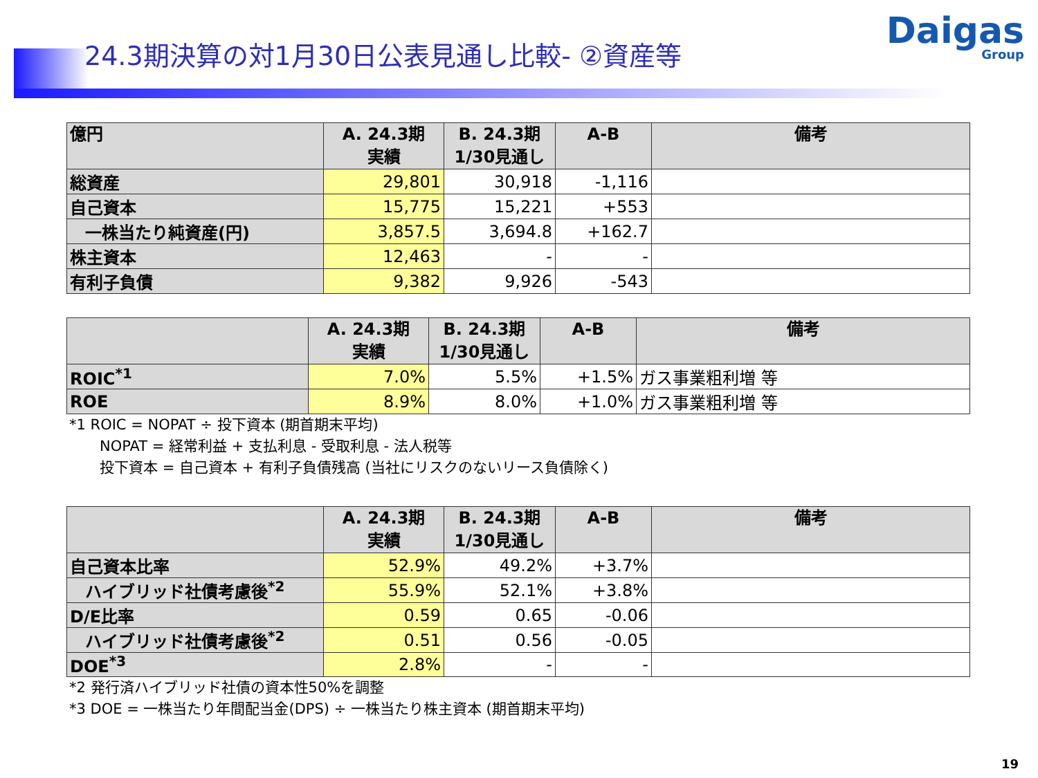24.3期決算の対1月30日公表見通し比較- ②資産等
Daigas
Group
| 億円 | A. 24.3期 実績 | B. 24.3期 1/30見通し | A-B | 備考 |
| --- | --- | --- | --- | --- |
| 総資産 | 29,801 | 30,918 | -1,116 | |
| 自己資本 | 15,775 | 15,221 | +553 | |
| 一株当たり純資産(円) | 3,857.5 | 3,694.8 | +162.7 | |
| 株主資本 | 12,463 | - | - | |
| 有利子負債 | 9,382 | 9,926 | -543 | |
| | A. 24.3期 実績 | B. 24.3期 1/30見通し | A-B | 備考 |
| --- | --- | --- | --- | --- |
| ROIC<sup>*1</sup> | 7.0% | 5.5% | +1.5% | ガス事業粗利増 等 |
| ROE | 8.9% | 8.0% | +1.0% | ガス事業粗利増 等 |
*1 ROIC = NOPAT ÷ 投下資本 (期首期末平均)
NOPAT = 経常利益 + 支払利息 - 受取利息 - 法人税等
投下資本 = 自己資本 + 有利子負債残高 (当社にリスクのないリース負債除く)
| | A. 24.3期 実績 | B. 24.3期 1/30見通し | A-B | 備考 |
| --- | --- | --- | --- | --- |
| 自己資本比率 | 52.9% | 49.2% | +3.7% | |
| ハイブリッド社債考慮後<sup>*2</sup> | 55.9% | 52.1% | +3.8% | |
| D/E比率 | 0.59 | 0.65 | -0.06 | |
| ハイブリッド社債考慮後<sup>*2</sup> | 0.51 | 0.56 | -0.05 | |
| DOE<sup>*3</sup> | 2.8% | - | - | |
*2 発行済ハイブリッド社債の資本性50%を調整
*3 DOE = 一株当たり年間配当金(DPS) ÷ 一株当たり株主資本 (期首期末平均)
19